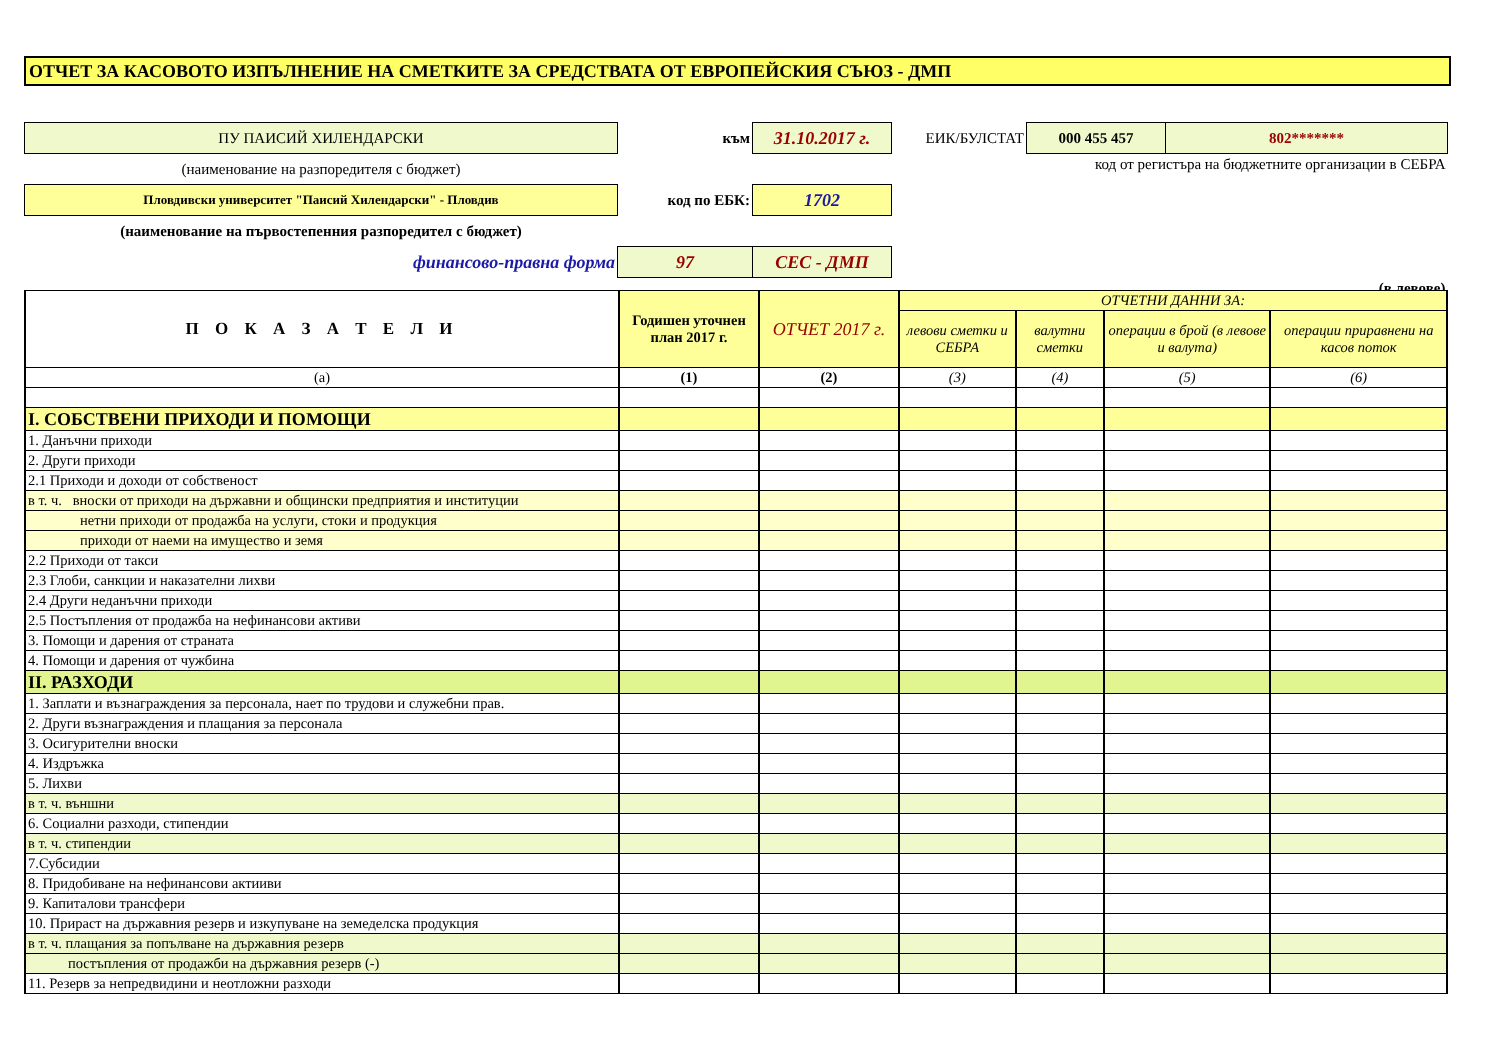ОТЧЕТ ЗА КАСОВОТО ИЗПЪЛНЕНИЕ НА СМЕТКИТЕ ЗА СРЕДСТВАТА ОТ ЕВРОПЕЙСКИЯ СЪЮЗ - ДМП
| ПУ ПАИСИЙ ХИЛЕНДАРСКИ | към | 31.10.2017 г. | ЕИК/БУЛСТАТ | 000 455 457 | 802******* |
| (наименование на разпоредителя с бюджет) | | | | код от регистъра на бюджетните организации в СЕБРА | |
| Пловдивски университет "Паисий Хилендарски" - Пловдив | код по ЕБК: | 1702 | | | |
| (наименование на първостепенния разпоредител с бюджет) | | | | | |
| финансово-правна форма | 97 | СЕС - ДМП | | | |
| (в левове) | | | | | |
| П О К А З А Т Е Л И | Годишен уточнен план 2017 г. | ОТЧЕТ 2017 г. | ОТЧЕТНИ ДАННИ ЗА: | | | |
| --- | --- | --- | --- | --- | --- | --- |
| | | | левови сметки и СЕБРА | валутни сметки | операции в брой (в левове и валута) | операции приравнени на касов поток |
| (а) | (1) | (2) | (3) | (4) | (5) | (6) |
| I. СОБСТВЕНИ ПРИХОДИ И ПОМОЩИ | | | | | | |
| 1. Данъчни приходи | | | | | | |
| 2. Други приходи | | | | | | |
| 2.1 Приходи и доходи от собственост | | | | | | |
| в т. ч. вноски от приходи на държавни и общински предприятия и институции | | | | | | |
| нетни приходи от продажба на услуги, стоки и продукция | | | | | | |
| приходи от наеми на имущество и земя | | | | | | |
| 2.2 Приходи от такси | | | | | | |
| 2.3 Глоби, санкции и наказателни лихви | | | | | | |
| 2.4 Други неданъчни приходи | | | | | | |
| 2.5 Постъпления от продажба на нефинансови активи | | | | | | |
| 3. Помощи и дарения от страната | | | | | | |
| 4. Помощи и дарения от чужбина | | | | | | |
| II. РАЗХОДИ | | | | | | |
| 1. Заплати и възнаграждения за персонала, нает по трудови и служебни прав. | | | | | | |
| 2. Други възнаграждения и плащания за персонала | | | | | | |
| 3. Осигурителни вноски | | | | | | |
| 4. Издръжка | | | | | | |
| 5. Лихви | | | | | | |
| в т. ч. външни | | | | | | |
| 6. Социални разходи, стипендии | | | | | | |
| в т. ч. стипендии | | | | | | |
| 7.Субсидии | | | | | | |
| 8. Придобиване на нефинансови актииви | | | | | | |
| 9. Капиталови трансфери | | | | | | |
| 10. Прираст на държавния резерв и изкупуване на земеделска продукция | | | | | | |
| в т. ч. плащания за попълване на държавния резерв | | | | | | |
| постъпления от продажби на държавния резерв (-) | | | | | | |
| 11. Резерв за непредвидини и неотложни разходи | | | | | | |